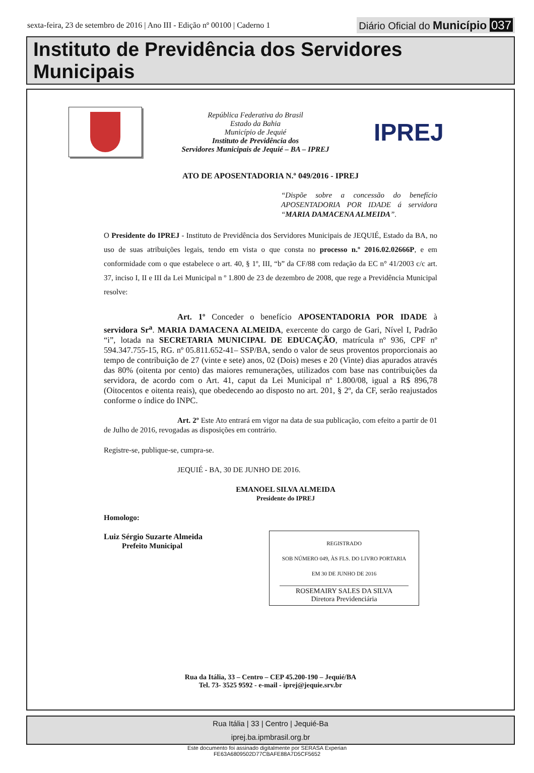sexta-feira, 23 de setembro de 2016 | Ano III - Edição nº 00100 | Caderno 1
Diário Oficial do Município 037
Instituto de Previdência dos Servidores Municipais
República Federativa do Brasil
Estado da Bahia
Município de Jequié
Instituto de Previdência dos
Servidores Municipais de Jequié – BA – IPREJ
IPREJ
ATO DE APOSENTADORIA N.º 049/2016 - IPREJ
“Dispõe sobre a concessão do benefício APOSENTADORIA POR IDADE á servidora “MARIA DAMACENA ALMEIDA”.
O Presidente do IPREJ - Instituto de Previdência dos Servidores Municipais de JEQUIÉ, Estado da BA, no uso de suas atribuições legais, tendo em vista o que consta no processo n.º 2016.02.02666P, e em conformidade com o que estabelece o art. 40, § 1º, III, “b” da CF/88 com redação da EC n° 41/2003 c/c art. 37, inciso I, II e III da Lei Municipal n º 1.800 de 23 de dezembro de 2008, que rege a Previdência Municipal resolve:
Art. 1º Conceder o benefício APOSENTADORIA POR IDADE à servidora Sr<sup>a</sup>. MARIA DAMACENA ALMEIDA, exercente do cargo de Gari, Nível I, Padrão “i”, lotada na SECRETARIA MUNICIPAL DE EDUCAÇÃO, matrícula nº 936, CPF nº 594.347.755-15, RG. nº 05.811.652-41– SSP/BA, sendo o valor de seus proventos proporcionais ao tempo de contribuição de 27 (vinte e sete) anos, 02 (Dois) meses e 20 (Vinte) dias apurados através das 80% (oitenta por cento) das maiores remunerações, utilizados com base nas contribuições da servidora, de acordo com o Art. 41, caput da Lei Municipal nº 1.800/08, igual a R$ 896,78 (Oitocentos e oitenta reais), que obedecendo ao disposto no art. 201, § 2º, da CF, serão reajustados conforme o índice do INPC.
Art. 2º Este Ato entrará em vigor na data de sua publicação, com efeito a partir de 01 de Julho de 2016, revogadas as disposições em contrário.
Registre-se, publique-se, cumpra-se.
JEQUIÉ - BA, 30 DE JUNHO DE 2016.
EMANOEL SILVA ALMEIDA
Presidente do IPREJ
Homologo:
Luiz Sérgio Suzarte Almeida
Prefeito Municipal
REGISTRADO
SOB NÚMERO 049, ÀS FLS. DO LIVRO PORTARIA
EM 30 DE JUNHO DE 2016
ROSEMAIRY SALES DA SILVA
Diretora Previdenciária
Rua da Itália, 33 – Centro – CEP 45.200-190 – Jequié/BA
Tel. 73- 3525 9592 - e-mail - iprej@jequie.srv.br
Rua Itália | 33 | Centro | Jequié-Ba
iprej.ba.ipmbrasil.org.br
Este documento foi assinado digitalmente por SERASA Experian
FE63A6809502D77CBAFE88A7D5CF5652